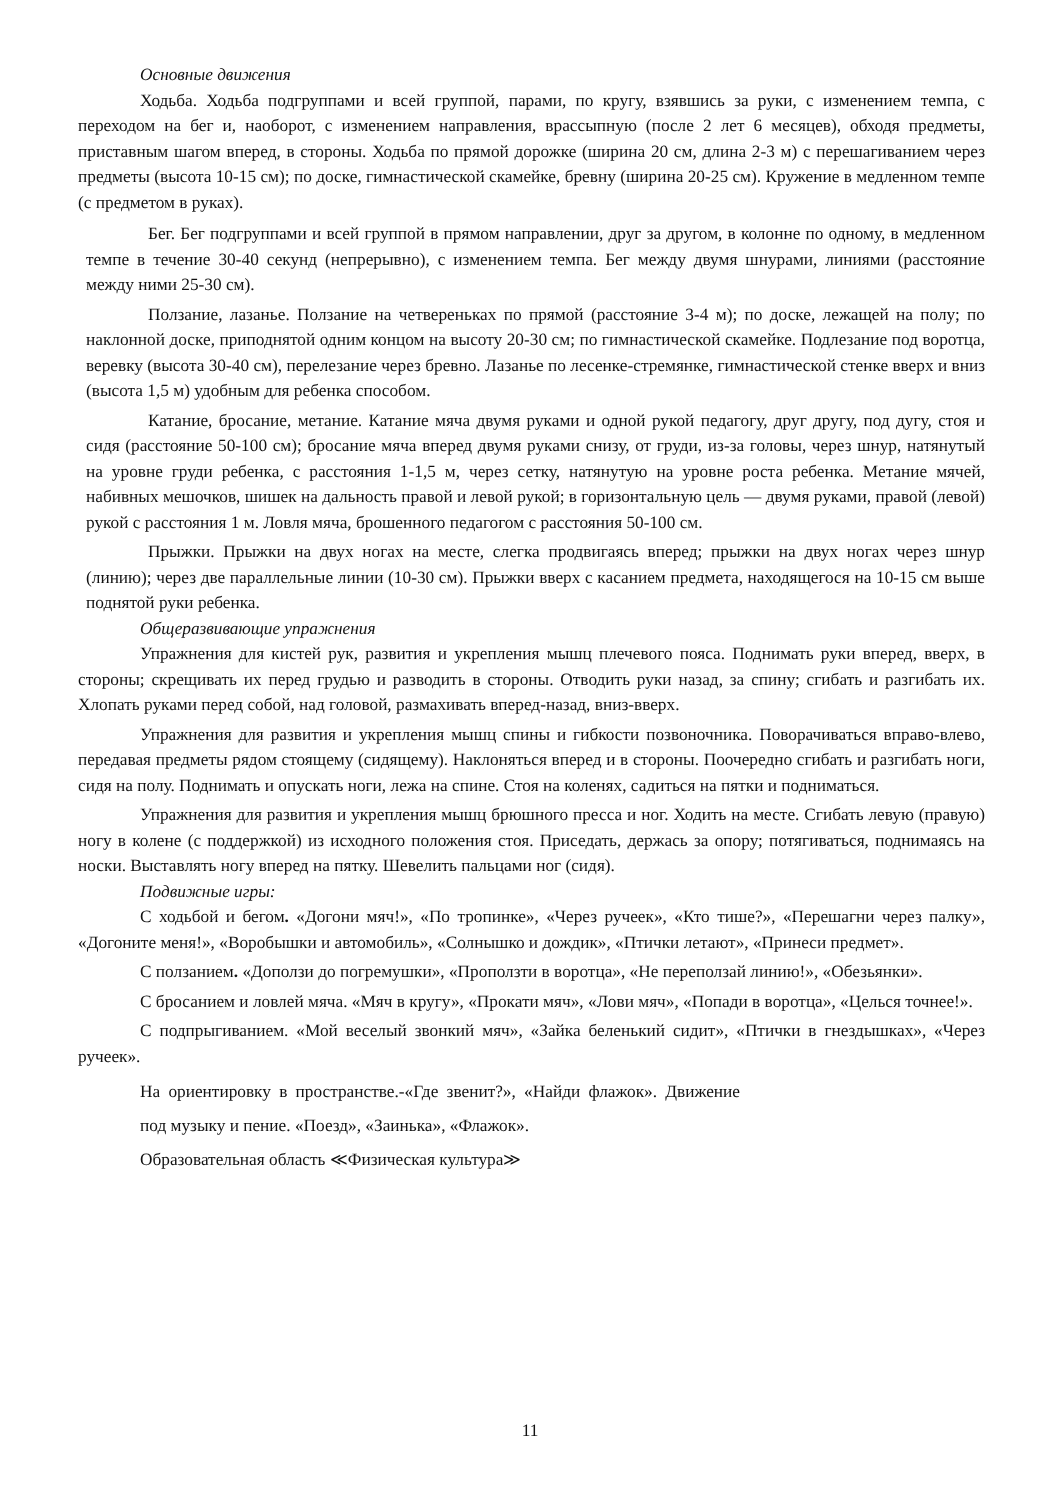Основные движения
Ходьба. Ходьба подгруппами и всей группой, парами, по кругу, взявшись за руки, с изменением темпа, с переходом на бег и, наоборот, с изменением направления, врассыпную (после 2 лет 6 месяцев), обходя предметы, приставным шагом вперед, в стороны. Ходьба по прямой дорожке (ширина 20 см, длина 2-3 м) с перешагиванием через предметы (высота 10-15 см); по доске, гимнастической скамейке, бревну (ширина 20-25 см). Кружение в медленном темпе (с предметом в руках).
Бег. Бег подгруппами и всей группой в прямом направлении, друг за другом, в колонне по одному, в медленном темпе в течение 30-40 секунд (непрерывно), с изменением темпа. Бег между двумя шнурами, линиями (расстояние между ними 25-30 см).
Ползание, лазанье. Ползание на четвереньках по прямой (расстояние 3-4 м); по доске, лежащей на полу; по наклонной доске, приподнятой одним концом на высоту 20-30 см; по гимнастической скамейке. Подлезание под воротца, веревку (высота 30-40 см), перелезание через бревно. Лазанье по лесенке-стремянке, гимнастической стенке вверх и вниз (высота 1,5 м) удобным для ребенка способом.
Катание, бросание, метание. Катание мяча двумя руками и одной рукой педагогу, друг другу, под дугу, стоя и сидя (расстояние 50-100 см); бросание мяча вперед двумя руками снизу, от груди, из-за головы, через шнур, натянутый на уровне груди ребенка, с расстояния 1-1,5 м, через сетку, натянутую на уровне роста ребенка. Метание мячей, набивных мешочков, шишек на дальность правой и левой рукой; в горизонтальную цель — двумя руками, правой (левой) рукой с расстояния 1 м. Ловля мяча, брошенного педагогом с расстояния 50-100 см.
Прыжки. Прыжки на двух ногах на месте, слегка продвигаясь вперед; прыжки на двух ногах через шнур (линию); через две параллельные линии (10-30 см). Прыжки вверх с касанием предмета, находящегося на 10-15 см выше поднятой руки ребенка.
Общеразвивающие упражнения
Упражнения для кистей рук, развития и укрепления мышц плечевого пояса. Поднимать руки вперед, вверх, в стороны; скрещивать их перед грудью и разводить в стороны. Отводить руки назад, за спину; сгибать и разгибать их. Хлопать руками перед собой, над головой, размахивать вперед-назад, вниз-вверх.
Упражнения для развития и укрепления мышц спины и гибкости позвоночника. Поворачиваться вправо-влево, передавая предметы рядом стоящему (сидящему). Наклоняться вперед и в стороны. Поочередно сгибать и разгибать ноги, сидя на полу. Поднимать и опускать ноги, лежа на спине. Стоя на коленях, садиться на пятки и подниматься.
Упражнения для развития и укрепления мышц брюшного пресса и ног. Ходить на месте. Сгибать левую (правую) ногу в колене (с поддержкой) из исходного положения стоя. Приседать, держась за опору; потягиваться, поднимаясь на носки. Выставлять ногу вперед на пятку. Шевелить пальцами ног (сидя).
Подвижные игры:
С ходьбой и бегом. «Догони мяч!», «По тропинке», «Через ручеек», «Кто тише?», «Перешагни через палку», «Догоните меня!», «Воробышки и автомобиль», «Солнышко и дождик», «Птички летают», «Принеси предмет».
С ползанием. «Доползи до погремушки», «Проползти в воротца», «Не переползай линию!», «Обезьянки».
С бросанием и ловлей мяча. «Мяч в кругу», «Прокати мяч», «Лови мяч», «Попади в воротца», «Целься точнее!».
С подпрыгиванием. «Мой веселый звонкий мяч», «Зайка беленький сидит», «Птички в гнездышках», «Через ручеек».
На ориентировку в пространстве.-«Где звенит?», «Найди флажок». Движение под музыку и пение. «Поезд», «Заинька», «Флажок».
Образовательная область ≪Физическая культура≫
11